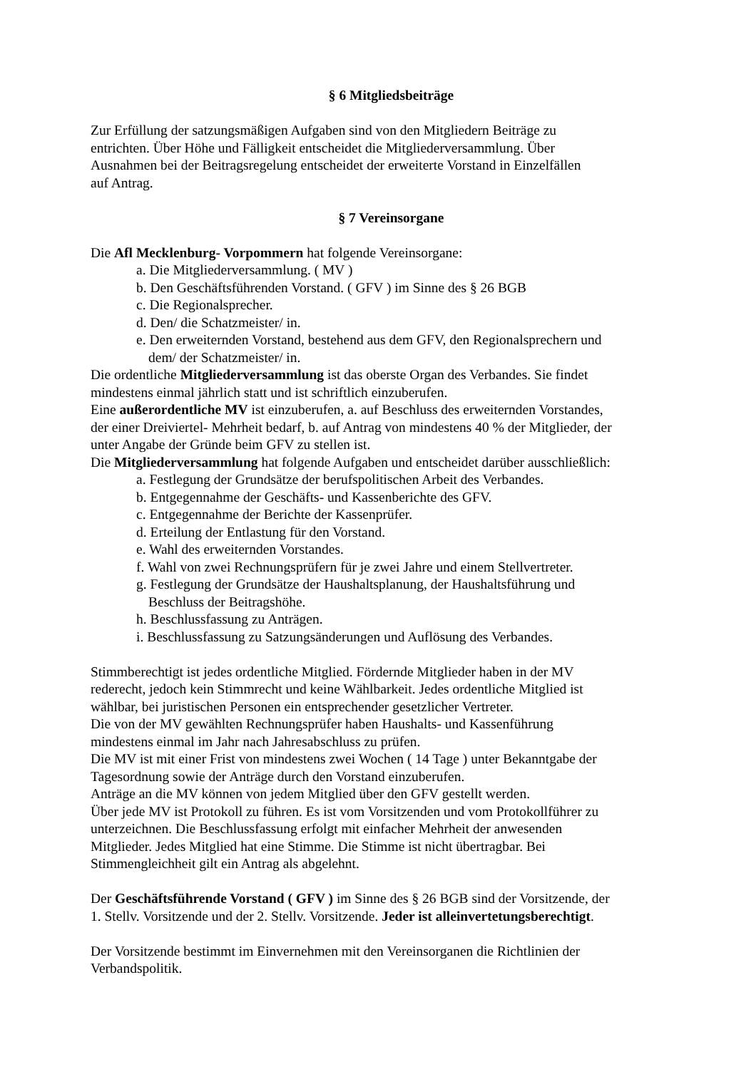§ 6 Mitgliedsbeiträge
Zur Erfüllung der satzungsmäßigen Aufgaben sind von den Mitgliedern Beiträge zu
entrichten. Über Höhe und Fälligkeit entscheidet die Mitgliederversammlung. Über
Ausnahmen bei der Beitragsregelung entscheidet der erweiterte Vorstand in Einzelfällen
auf Antrag.
§ 7 Vereinsorgane
Die Afl Mecklenburg- Vorpommern hat folgende Vereinsorgane:
a. Die Mitgliederversammlung. ( MV )
b. Den Geschäftsführenden Vorstand. ( GFV ) im Sinne des § 26 BGB
c. Die Regionalsprecher.
d. Den/ die Schatzmeister/ in.
e. Den erweiternden Vorstand, bestehend aus dem GFV, den Regionalsprechern und
dem/ der Schatzmeister/ in.
Die ordentliche Mitgliederversammlung ist das oberste Organ des Verbandes. Sie findet
mindestens einmal jährlich statt und ist schriftlich einzuberufen.
Eine außerordentliche MV ist einzuberufen, a. auf Beschluss des erweiternden Vorstandes,
der einer Dreiviertel- Mehrheit bedarf, b. auf Antrag von mindestens 40 % der Mitglieder, der
unter Angabe der Gründe beim GFV zu stellen ist.
Die Mitgliederversammlung hat folgende Aufgaben und entscheidet darüber ausschließlich:
a. Festlegung der Grundsätze der berufspolitischen Arbeit des Verbandes.
b. Entgegennahme der Geschäfts- und Kassenberichte des GFV.
c. Entgegennahme der Berichte der Kassenprüfer.
d. Erteilung der Entlastung für den Vorstand.
e. Wahl des erweiternden Vorstandes.
f. Wahl von zwei Rechnungsprüfern für je zwei Jahre und einem Stellvertreter.
g. Festlegung der Grundsätze der Haushaltsplanung, der Haushaltsführung und
Beschluss der Beitragshöhe.
h. Beschlussfassung zu Anträgen.
i. Beschlussfassung zu Satzungsänderungen und Auflösung des Verbandes.
Stimmberechtigt ist jedes ordentliche Mitglied. Fördernde Mitglieder haben in der MV
rederecht, jedoch kein Stimmrecht und keine Wählbarkeit. Jedes ordentliche Mitglied ist
wählbar, bei juristischen Personen ein entsprechender gesetzlicher Vertreter.
Die von der MV gewählten Rechnungsprüfer haben Haushalts- und Kassenführung
mindestens einmal im Jahr nach Jahresabschluss zu prüfen.
Die MV ist mit einer Frist von mindestens zwei Wochen ( 14 Tage ) unter Bekanntgabe der
Tagesordnung sowie der Anträge durch den Vorstand einzuberufen.
Anträge an die MV können von jedem Mitglied über den GFV gestellt werden.
Über jede MV ist Protokoll zu führen. Es ist vom Vorsitzenden und vom Protokollführer zu
unterzeichnen. Die Beschlussfassung erfolgt mit einfacher Mehrheit der anwesenden
Mitglieder. Jedes Mitglied hat eine Stimme. Die Stimme ist nicht übertragbar. Bei
Stimmengleichheit gilt ein Antrag als abgelehnt.
Der Geschäftsführende Vorstand ( GFV ) im Sinne des § 26 BGB sind der Vorsitzende, der
1. Stellv. Vorsitzende und der 2. Stellv. Vorsitzende. Jeder ist alleinvertetungsberechtigt.
Der Vorsitzende bestimmt im Einvernehmen mit den Vereinsorganen die Richtlinien der
Verbandspolitik.